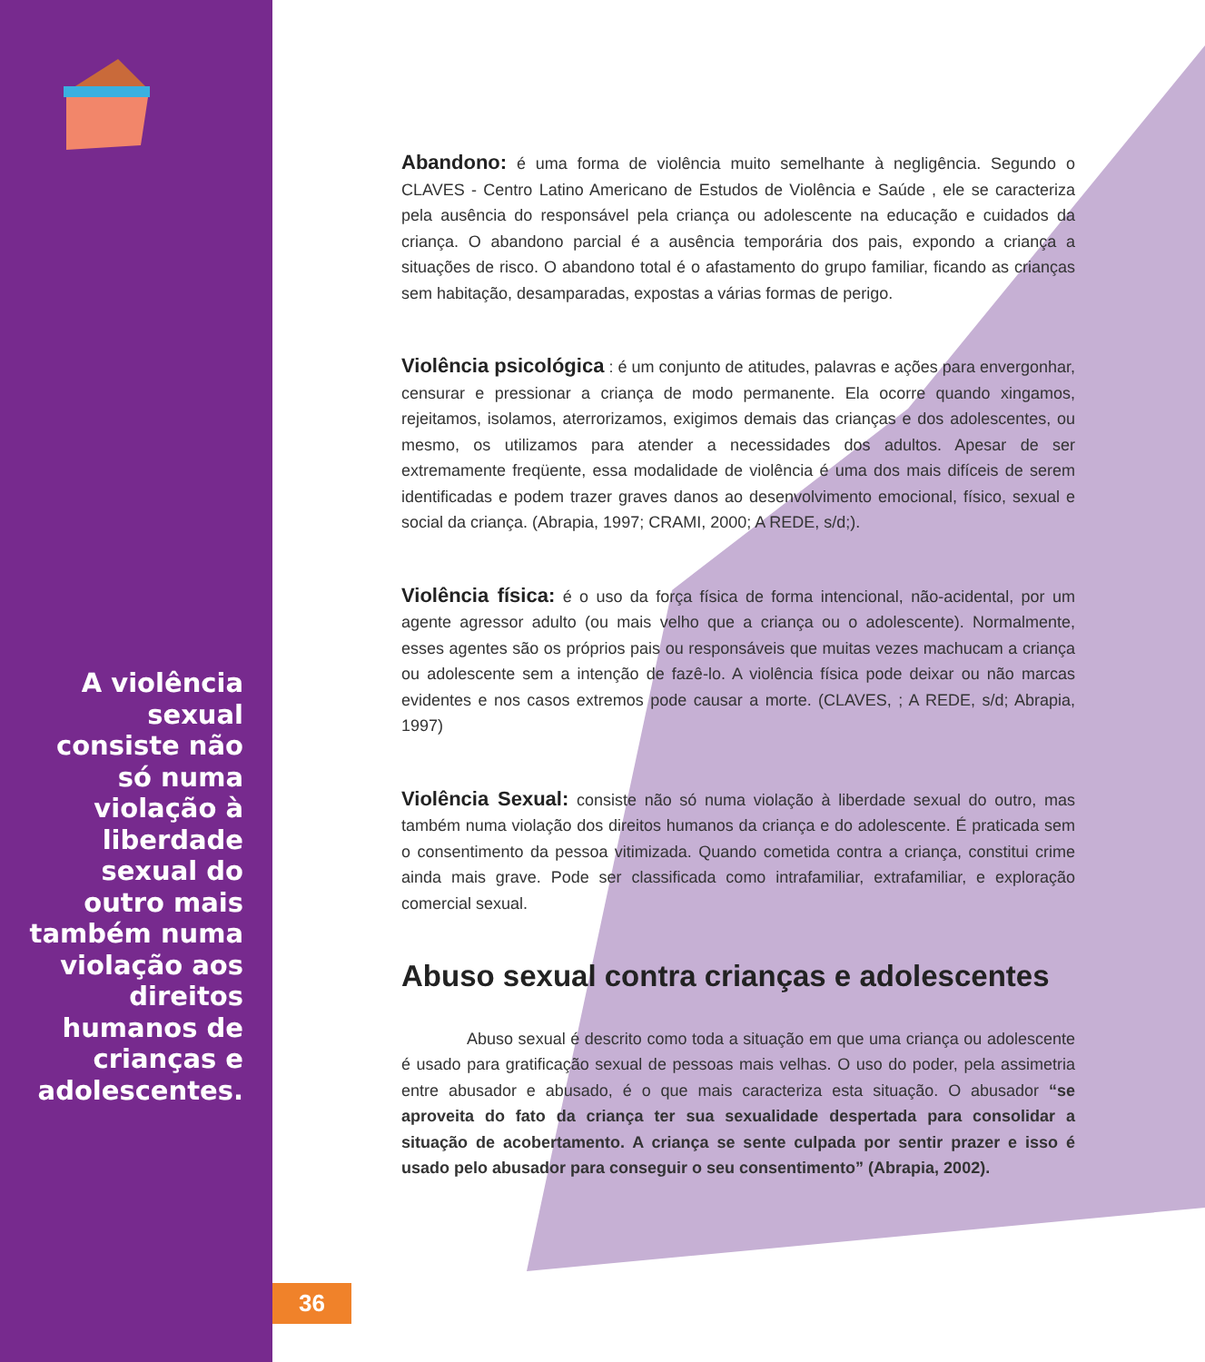A violência sexual consiste não só numa violação à liberdade sexual do outro mais também numa violação aos direitos humanos de crianças e adolescentes.
Abandono: é uma forma de violência muito semelhante à negligência. Segundo o CLAVES - Centro Latino Americano de Estudos de Violência e Saúde , ele se caracteriza pela ausência do responsável pela criança ou adolescente na educação e cuidados da criança. O abandono parcial é a ausência temporária dos pais, expondo a criança a situações de risco. O abandono total é o afastamento do grupo familiar, ficando as crianças sem habitação, desamparadas, expostas a várias formas de perigo.
Violência psicológica : é um conjunto de atitudes, palavras e ações para envergonhar, censurar e pressionar a criança de modo permanente. Ela ocorre quando xingamos, rejeitamos, isolamos, aterrorizamos, exigimos demais das crianças e dos adolescentes, ou mesmo, os utilizamos para atender a necessidades dos adultos. Apesar de ser extremamente freqüente, essa modalidade de violência é uma dos mais difíceis de serem identificadas e podem trazer graves danos ao desenvolvimento emocional, físico, sexual e social da criança. (Abrapia, 1997; CRAMI, 2000; A REDE, s/d;).
Violência física: é o uso da força física de forma intencional, não-acidental, por um agente agressor adulto (ou mais velho que a criança ou o adolescente). Normalmente, esses agentes são os próprios pais ou responsáveis que muitas vezes machucam a criança ou adolescente sem a intenção de fazê-lo. A violência física pode deixar ou não marcas evidentes e nos casos extremos pode causar a morte. (CLAVES, ; A REDE, s/d; Abrapia, 1997)
Violência Sexual: consiste não só numa violação à liberdade sexual do outro, mas também numa violação dos direitos humanos da criança e do adolescente. É praticada sem o consentimento da pessoa vitimizada. Quando cometida contra a criança, constitui crime ainda mais grave. Pode ser classificada como intrafamiliar, extrafamiliar, e exploração comercial sexual.
Abuso sexual contra crianças e adolescentes
Abuso sexual é descrito como toda a situação em que uma criança ou adolescente é usado para gratificação sexual de pessoas mais velhas. O uso do poder, pela assimetria entre abusador e abusado, é o que mais caracteriza esta situação. O abusador “se aproveita do fato da criança ter sua sexualidade despertada para consolidar a situação de acobertamento. A criança se sente culpada por sentir prazer e isso é usado pelo abusador para conseguir o seu consentimento” (Abrapia, 2002).
36